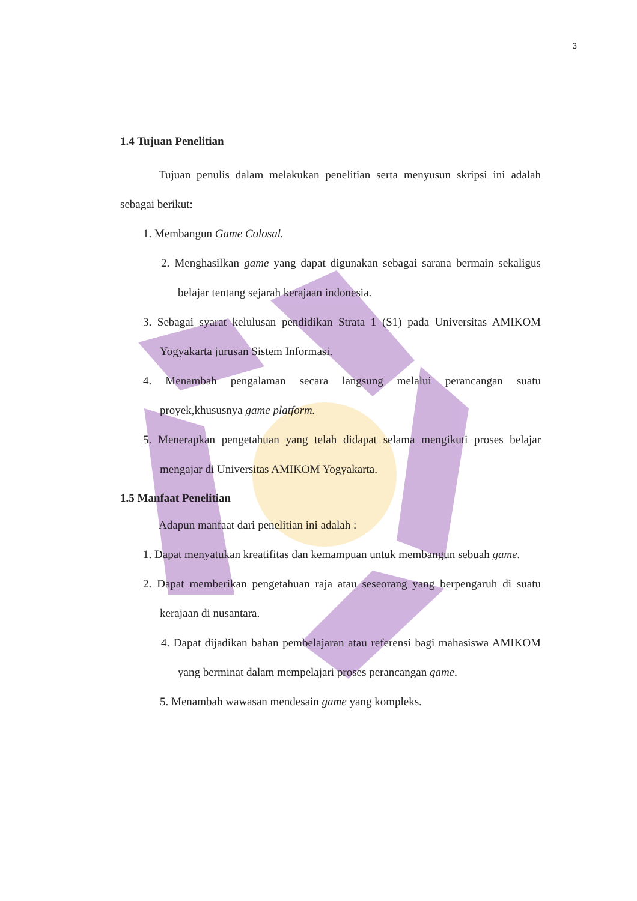3
1.4 Tujuan Penelitian
Tujuan penulis dalam melakukan penelitian serta menyusun skripsi ini adalah sebagai berikut:
1. Membangun Game Colosal.
2. Menghasilkan game yang dapat digunakan sebagai sarana bermain sekaligus belajar tentang sejarah kerajaan indonesia.
3. Sebagai syarat kelulusan pendidikan Strata 1 (S1) pada Universitas AMIKOM Yogyakarta jurusan Sistem Informasi.
4. Menambah pengalaman secara langsung melalui perancangan suatu proyek,khususnya game platform.
5. Menerapkan pengetahuan yang telah didapat selama mengikuti proses belajar mengajar di Universitas AMIKOM Yogyakarta.
1.5 Manfaat Penelitian
Adapun manfaat dari penelitian ini adalah :
1. Dapat menyatukan kreatifitas dan kemampuan untuk membangun sebuah game.
2. Dapat memberikan pengetahuan raja atau seseorang yang berpengaruh di suatu kerajaan di nusantara.
4. Dapat dijadikan bahan pembelajaran atau referensi bagi mahasiswa AMIKOM yang berminat dalam mempelajari proses perancangan game.
5. Menambah wawasan mendesain game yang kompleks.